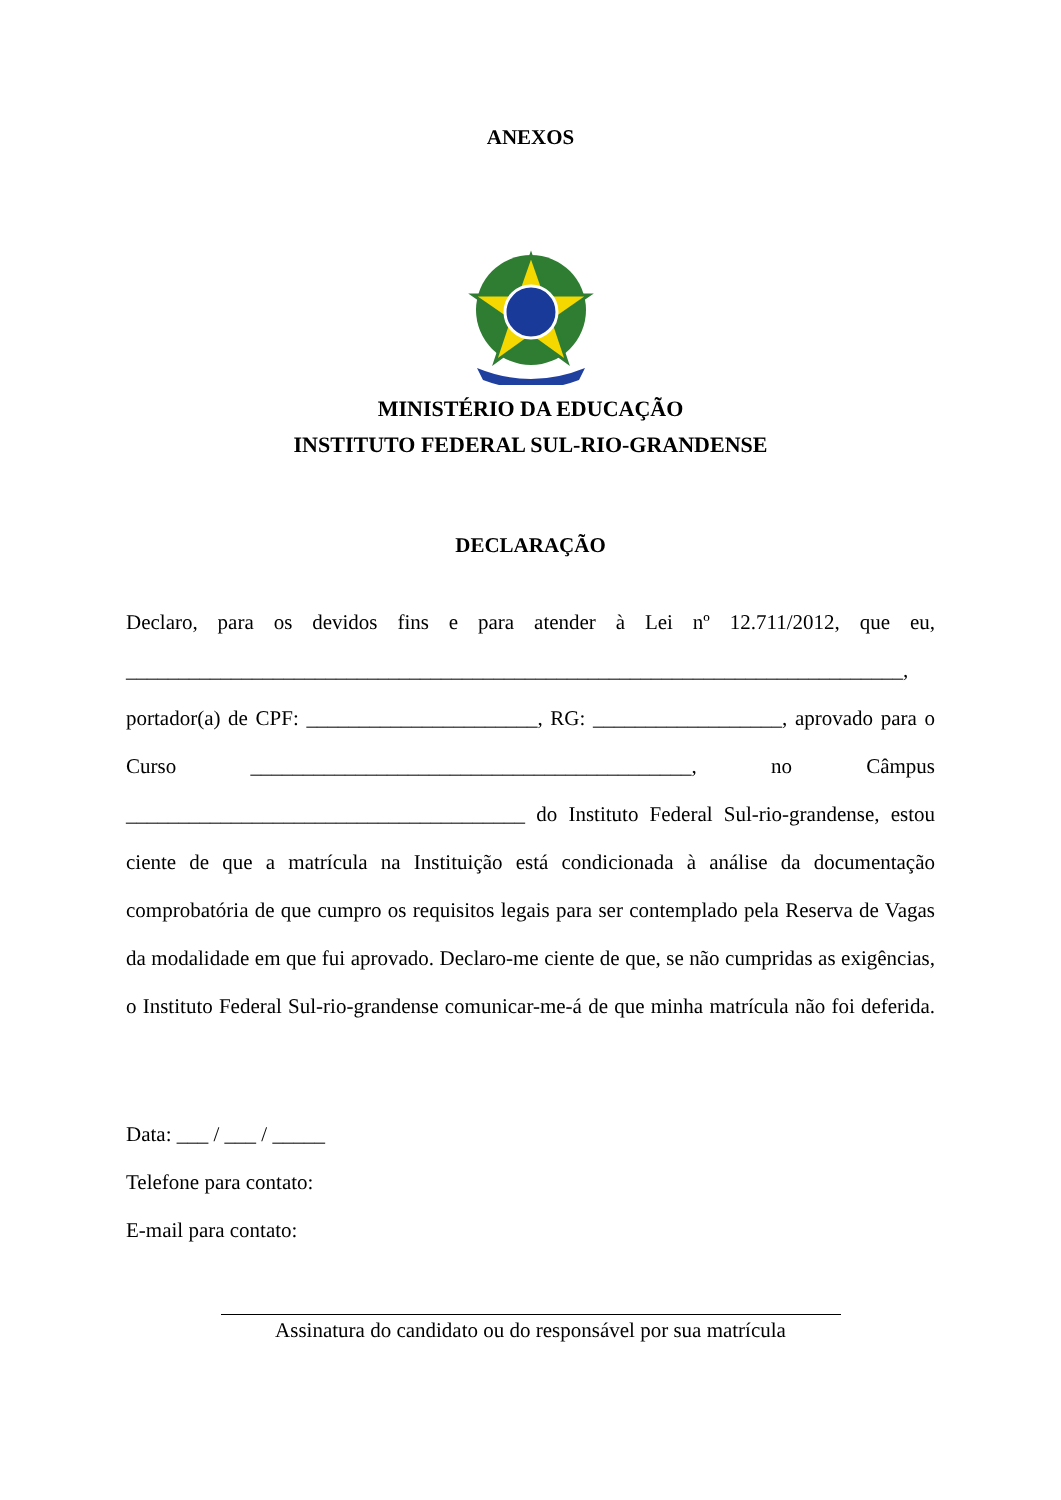ANEXOS
MINISTÉRIO DA EDUCAÇÃO
INSTITUTO FEDERAL SUL-RIO-GRANDENSE
DECLARAÇÃO
Declaro, para os devidos fins e para atender à Lei nº 12.711/2012, que eu, __________________________________________________________________________, portador(a) de CPF: ______________________, RG: __________________, aprovado para o Curso __________________________________________, no Câmpus ______________________________________ do Instituto Federal Sul-rio-grandense, estou ciente de que a matrícula na Instituição está condicionada à análise da documentação comprobatória de que cumpro os requisitos legais para ser contemplado pela Reserva de Vagas da modalidade em que fui aprovado. Declaro-me ciente de que, se não cumpridas as exigências, o Instituto Federal Sul-rio-grandense comunicar-me-á de que minha matrícula não foi deferida.
Data: ___ / ___ / _____
Telefone para contato:
E-mail para contato:
Assinatura do candidato ou do responsável por sua matrícula